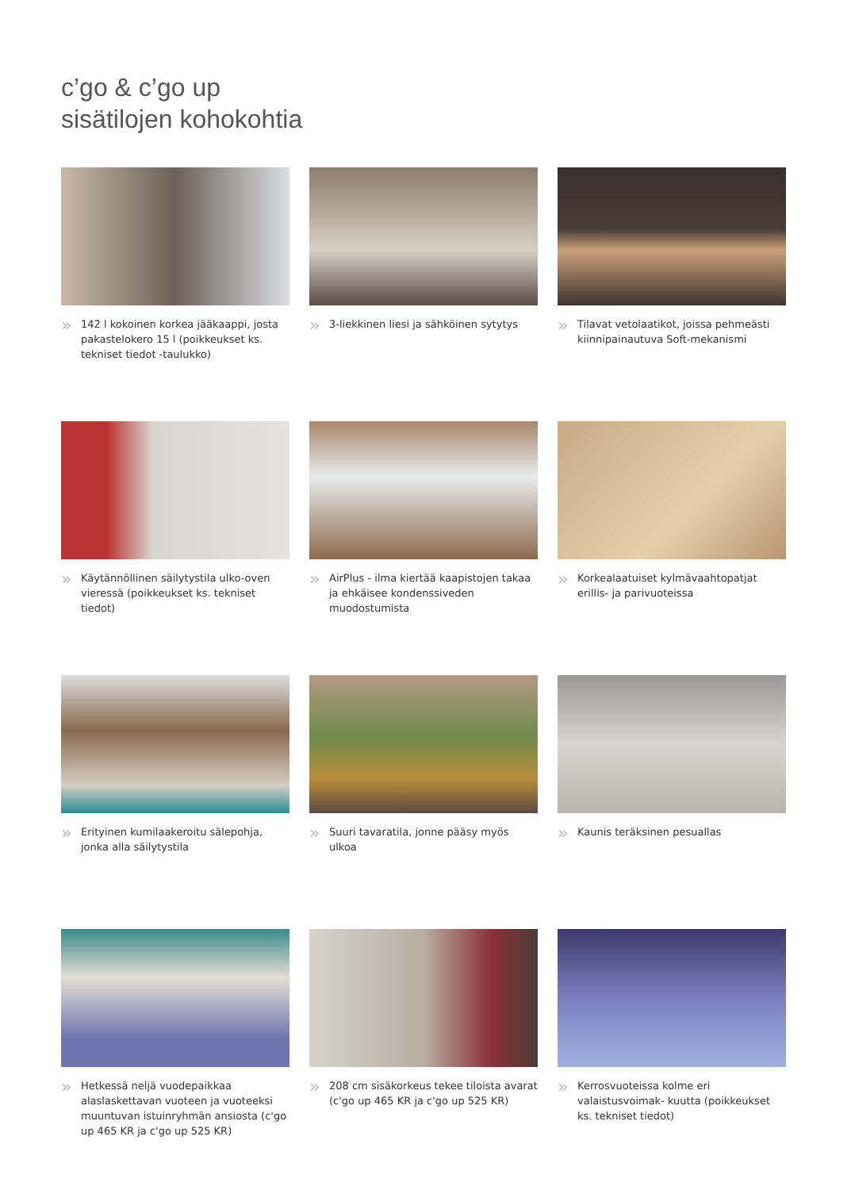c’go & c’go up
sisätilojen kohokohtia
» 142 l kokoinen korkea jääkaappi, josta pakastelokero 15 l (poikkeukset ks. tekniset tiedot -taulukko)
» 3-liekkinen liesi ja sähköinen sytytys
» Tilavat vetolaatikot, joissa pehmeästi kiinnipainautuva Soft-mekanismi
» Käytännöllinen säilytystila ulko-oven vieressä (poikkeukset ks. tekniset tiedot)
» AirPlus - ilma kiertää kaapistojen takaa ja ehkäisee kondenssiveden muodostumista
» Korkealaatuiset kylmävaahtopatjat erillis- ja parivuoteissa
» Erityinen kumilaakeroitu sälepohja, jonka alla säilytystila
» Suuri tavaratila, jonne pääsy myös ulkoa
» Kaunis teräksinen pesuallas
» Hetkessä neljä vuodepaikkaa alaslaskettavan vuoteen ja vuoteeksi muuntuvan istuinryhmän ansiosta (c'go up 465 KR ja c'go up 525 KR)
» 208 cm sisäkorkeus tekee tiloista avarat (c'go up 465 KR ja c'go up 525 KR)
» Kerrosvuoteissa kolme eri valaistusvoimak- kuutta (poikkeukset ks. tekniset tiedot)